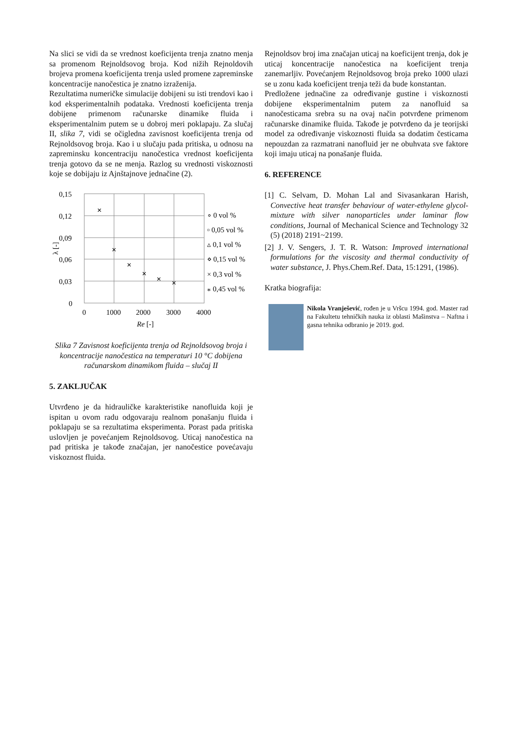Na slici se vidi da se vrednost koeficijenta trenja znatno menja sa promenom Rejnoldsovog broja. Kod nižih Rejnoldovih brojeva promena koeficijenta trenja usled promene zapreminske koncentracije nanočestica je znatno izraženija.
Rezultatima numeričke simulacije dobijeni su isti trendovi kao i kod eksperimentalnih podataka. Vrednosti koefi­cijenta trenja dobijene primenom računarske dinamike fluida i eksperimentalnim putem se u dobroj meri poklapaju. Za slučaj II, slika 7, vidi se očigledna zavisnost koeficijenta trenja od Rejnoldsovog broja. Kao i u slučaju pada pritiska, u odnosu na zapreminsku koncentraciju nanočestica vrednost koeficijenta trenja gotovo da se ne menja. Razlog su vrednosti viskoznosti koje se dobijaju iz Ajnštajnove jednačine (2).
0,15
0,12
0,09
0,06
0,03
0
0
1000
2000
3000
4000
Re [-]
λ [-]
✕
✕
✕
✕
✕
✕
∘ 0 vol %
▫ 0,05 vol %
▵ 0,1 vol %
⋄ 0,15 vol %
× 0,3 vol %
⁎ 0,45 vol %
Slika 7 Zavisnost koeficijenta trenja od Rejnoldsovog broja i koncentracije nanočestica na temperaturi 10 °C dobijena računarskom dinamikom fluida – slučaj II
5. ZAKLJUČAK
Utvrđeno je da hidrauličke karakteristike nanofluida koji je ispitan u ovom radu odgovaraju realnom ponašanju fluida i poklapaju se sa rezultatima eksperimenta. Porast pada pritiska uslovljen je povećanjem Rejnoldsovog. Uticaj nanočestica na pad pritiska je takođe značajan, jer nanočestice povećavaju viskoznost fluida.
Rejnoldsov broj ima značajan uticaj na koeficijent trenja, dok je uticaj koncentracije nanočestica na koeficijent trenja zanemarljiv. Povećanjem Rejnoldsovog broja preko 1000 ulazi se u zonu kada koeficijent trenja teži da bude konstantan.
Predložene jednačine za određivanje gustine i viskoznosti dobijene eksperimentalnim putem za nanofluid sa nanočesticama srebra su na ovaj način potvrđene primenom računarske dinamike fluida. Takođe je potvrđeno da je teorijski model za određivanje viskoznosti fluida sa dodatim česticama nepouzdan za razmatrani nanofluid jer ne obuhvata sve faktore koji imaju uticaj na ponašanje fluida.
6. REFERENCE
[1] C. Selvam, D. Mohan Lal and Sivasankaran Harish, Convective heat transfer behaviour of water-ethylene glycol-mixture with silver nanoparticles under laminar flow conditions, Journal of Mechanical Science and Technology 32 (5) (2018) 2191~2199.
[2] J. V. Sengers, J. T. R. Watson: Improved international formulations for the viscosity and thermal conductivity of water substance, J. Phys.Chem.Ref. Data, 15:1291, (1986).
Kratka biografija:
Nikola Vranješević, rođen je u Vršcu 1994. god. Master rad na Fakultetu tehničkih nauka iz oblasti Mašinstva – Naftna i gasna tehnika odbranio je 2019. god.